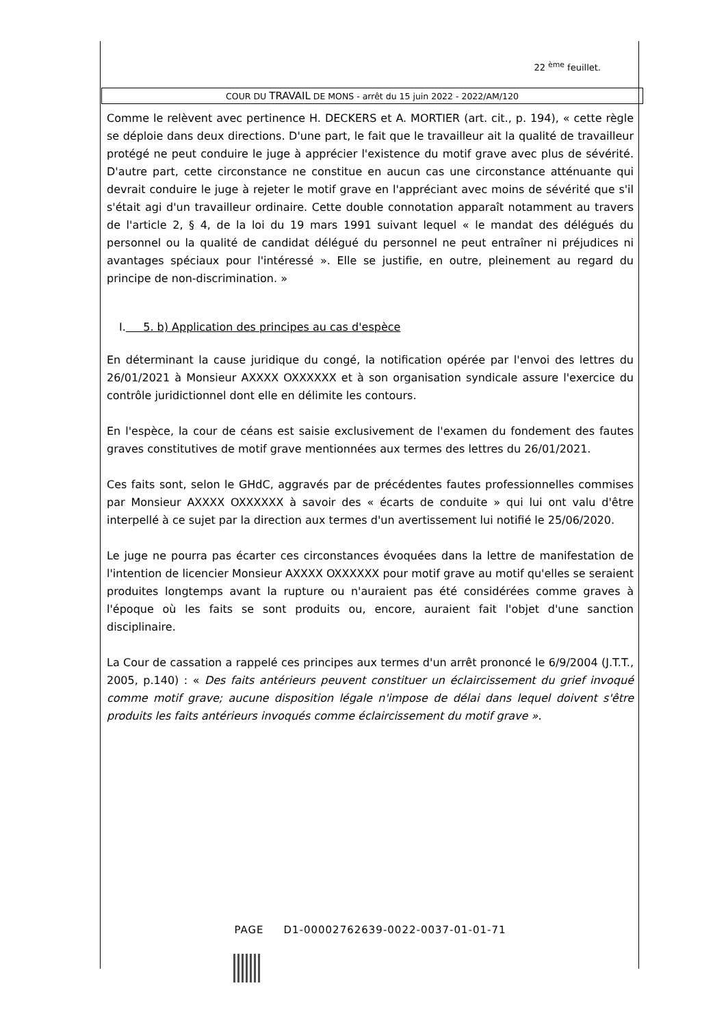22 <sup>ème</sup> feuillet.
COUR DU TRAVAIL DE MONS - arrêt du 15 juin 2022 - 2022/AM/120
Comme le relèvent avec pertinence H. DECKERS et A. MORTIER (art. cit., p. 194), « cette règle se déploie dans deux directions. D'une part, le fait que le travailleur ait la qualité de travailleur protégé ne peut conduire le juge à apprécier l'existence du motif grave avec plus de sévérité. D'autre part, cette circonstance ne constitue en aucun cas une circonstance atténuante qui devrait conduire le juge à rejeter le motif grave en l'appréciant avec moins de sévérité que s'il s'était agi d'un travailleur ordinaire. Cette double connotation apparaît notamment au travers de l'article 2, § 4, de la loi du 19 mars 1991 suivant lequel « le mandat des délégués du personnel ou la qualité de candidat délégué du personnel ne peut entraîner ni préjudices ni avantages spéciaux pour l'intéressé ». Elle se justifie, en outre, pleinement au regard du principe de non-discrimination. »
I. 5. b) Application des principes au cas d'espèce
En déterminant la cause juridique du congé, la notification opérée par l'envoi des lettres du 26/01/2021 à Monsieur AXXXX OXXXXXX et à son organisation syndicale assure l'exercice du contrôle juridictionnel dont elle en délimite les contours.
En l'espèce, la cour de céans est saisie exclusivement de l'examen du fondement des fautes graves constitutives de motif grave mentionnées aux termes des lettres du 26/01/2021.
Ces faits sont, selon le GHdC, aggravés par de précédentes fautes professionnelles commises par Monsieur AXXXX OXXXXXX à savoir des « écarts de conduite » qui lui ont valu d'être interpellé à ce sujet par la direction aux termes d'un avertissement lui notifié le 25/06/2020.
Le juge ne pourra pas écarter ces circonstances évoquées dans la lettre de manifestation de l'intention de licencier Monsieur AXXXX OXXXXXX pour motif grave au motif qu'elles se seraient produites longtemps avant la rupture ou n'auraient pas été considérées comme graves à l'époque où les faits se sont produits ou, encore, auraient fait l'objet d'une sanction disciplinaire.
La Cour de cassation a rappelé ces principes aux termes d'un arrêt prononcé le 6/9/2004 (J.T.T., 2005, p.140) : « Des faits antérieurs peuvent constituer un éclaircissement du grief invoqué comme motif grave; aucune disposition légale n'impose de délai dans lequel doivent s'être produits les faits antérieurs invoqués comme éclaircissement du motif grave ».
PAGE D1-00002762639-0022-0037-01-01-71